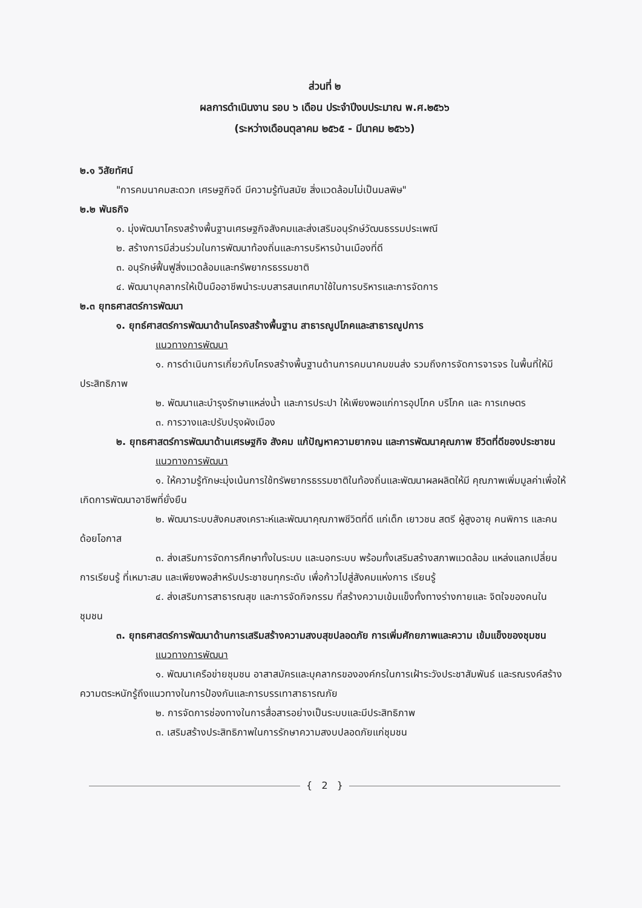ส่วนที่ ๒
ผลการดำเนินงาน รอบ ๖ เดือน ประจำปีงบประมาณ พ.ศ.๒๕๖๖
(ระหว่างเดือนตุลาคม ๒๕๖๕ - มีนาคม ๒๕๖๖)
๒.๑ วิสัยทัศน์
"การคมนาคมสะดวก เศรษฐกิจดี มีความรู้ทันสมัย สิ่งแวดล้อมไม่เป็นมลพิษ"
๒.๒ พันธกิจ
๑. มุ่งพัฒนาโครงสร้างพื้นฐานเศรษฐกิจสังคมและส่งเสริมอนุรักษ์วัฒนธรรมประเพณี
๒. สร้างการมีส่วนร่วมในการพัฒนาท้องถิ่นและการบริหารบ้านเมืองที่ดี
๓. อนุรักษ์ฟื้นฟูสิ่งแวดล้อมและทรัพยากรธรรมชาติ
๔. พัฒนาบุคลากรให้เป็นมืออาชีพนำระบบสารสนเทศมาใช้ในการบริหารและการจัดการ
๒.๓ ยุทธศาสตร์การพัฒนา
๑. ยุทธ์ศาสตร์การพัฒนาด้านโครงสร้างพื้นฐาน สาธารณูปโภคและสาธารณูปการ
แนวทางการพัฒนา
๑. การดำเนินการเกี่ยวกับโครงสร้างพื้นฐานด้านการคมนาคมขนส่ง รวมถึงการจัดการจารจร ในพื้นที่ให้มีประสิทธิภาพ
๒. พัฒนาและบำรุงรักษาแหล่งน้ำ และการประปา ให้เพียงพอแก่การอุปโภค บริโภค และ การเกษตร
๓. การวางและปรับปรุงผังเมือง
๒. ยุทธศาสตร์การพัฒนาด้านเศรษฐกิจ สังคม แก้ปัญหาความยากจน และการพัฒนาคุณภาพ ชีวิตที่ดีของประชาชน
แนวทางการพัฒนา
๑. ให้ความรู้ทักษะมุ่งเน้นการใช้ทรัพยากรธรรมชาติในท้องถิ่นและพัฒนาผลผลิตให้มี คุณภาพเพิ่มมูลค่าเพื่อให้เกิดการพัฒนาอาชีพที่ยั่งยืน
๒. พัฒนาระบบสังคมสงเคราะห์และพัฒนาคุณภาพชีวิตที่ดี แก่เด็ก เยาวชน สตรี ผู้สูงอายุ คนพิการ และคนด้อยโอกาส
๓. ส่งเสริมการจัดการศึกษาทั้งในระบบ และนอกระบบ พร้อมทั้งเสริมสร้างสภาพแวดล้อม แหล่งแลกเปลี่ยนการเรียนรู้ ที่เหมาะสม และเพียงพอสำหรับประชาชนทุกระดับ เพื่อก้าวไปสู่สังคมแห่งการ เรียนรู้
๔. ส่งเสริมการสาธารณสุข และการจัดกิจกรรม ที่สร้างความเข้มแข็งทั้งทางร่างกายและ จิตใจของคนในชุมชน
๓. ยุทธศาสตร์การพัฒนาด้านการเสริมสร้างความสงบสุขปลอดภัย การเพิ่มศักยภาพและความ เข้มแข็งของชุมชน
แนวทางการพัฒนา
๑. พัฒนาเครือข่ายชุมชน อาสาสมัครและบุคลากรขององค์กรในการเฝ้าระวังประชาสัมพันธ์ และรณรงค์สร้างความตระหนักรู้ถึงแนวทางในการป้องกันและการบรรเทาสาธารณภัย
๒. การจัดการช่องทางในการสื่อสารอย่างเป็นระบบและมีประสิทธิภาพ
๓. เสริมสร้างประสิทธิภาพในการรักษาความสงบปลอดภัยแก่ชุมชน
{ 2 }